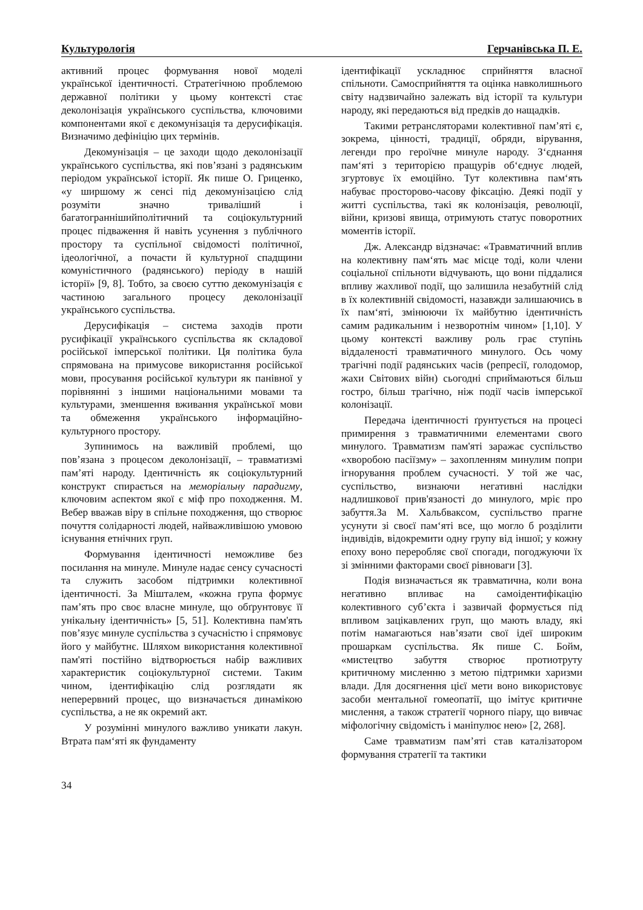Культурологія Герчанівська П. Е.
активний процес формування нової моделі української ідентичності. Стратегічною проблемою державної політики у цьому контексті стає деколонізація українського суспільства, ключовими компонентами якої є декомунізація та дерусифікація. Визначимо дефініцію цих термінів.
Декомунізація – це заходи щодо деколонізації українського суспільства, які пов’язані з радянським періодом української історії. Як пише О. Гриценко, «у ширшому ж сенсі під декомунізацією слід розуміти значно триваліший і багатограннішийполітичний та соціокультурний процес підваження й навіть усунення з публічного простору та суспільної свідомості політичної, ідеологічної, а почасти й культурної спадщини комуністичного (радянського) періоду в нашій історії» [9, 8]. Тобто, за своєю суттю декомунізація є частиною загального процесу деколонізації українського суспільства.
Дерусифікація – система заходів проти русифікації українського суспільства як складової російської імперської політики. Ця політика була спрямована на примусове використання російської мови, просування російської культури як панівної у порівнянні з іншими національними мовами та культурами, зменшення вживання української мови та обмеження українського інформаційно-культурного простору.
Зупинимось на важливій проблемі, що пов’язана з процесом деколонізації, – травматизмі пам’яті народу. Ідентичність як соціокультурний конструкт спирається на меморіальну парадигму, ключовим аспектом якої є міф про походження. М. Вебер вважав віру в спільне походження, що створює почуття солідарності людей, найважливішою умовою існування етнічних груп.
Формування ідентичності неможливе без посилання на минуле. Минуле надає сенсу сучасності та служить засобом підтримки колективної ідентичності. За Мішталем, «кожна група формує пам’ять про своє власне минуле, що обґрунтовує її унікальну ідентичність» [5, 51]. Колективна пам'ять пов’язує минуле суспільства з сучасністю і спрямовує його у майбутнє. Шляхом використання колективної пам'яті постійно відтворюється набір важливих характеристик соціокультурної системи. Таким чином, ідентифікацію слід розглядати як неперервний процес, що визначається динамікою суспільства, а не як окремий акт.
У розумінні минулого важливо уникати лакун. Втрата пам‘яті як фундаменту
ідентифікації ускладнює сприйняття власної спільноти. Самосприйняття та оцінка навколишнього світу надзвичайно залежать від історії та культури народу, які передаються від предків до нащадків.
Такими ретрансляторами колективної пам’яті є, зокрема, цінності, традиції, обряди, вірування, легенди про героїчне минуле народу. З‘єднання пам‘яті з територією пращурів об‘єднує людей, згуртовує їх емоційно. Тут колективна пам‘ять набуває просторово-часову фіксацію. Деякі події у житті суспільства, такі як колонізація, революції, війни, кризові явища, отримують статус поворотних моментів історії.
Дж. Александр відзначає: «Травматичний вплив на колективну пам‘ять має місце тоді, коли члени соціальної спільноти відчувають, що вони піддалися впливу жахливої події, що залишила незабутній слід в їх колективній свідомості, назавжди залишаючись в їх пам‘яті, змінюючи їх майбутню ідентичність самим радикальним і незворотнім чином» [1,10]. У цьому контексті важливу роль грає ступінь віддаленості травматичного минулого. Ось чому трагічні події радянських часів (репресії, голодомор, жахи Світових війн) сьогодні сприймаються більш гостро, більш трагічно, ніж події часів імперської колонізації.
Передача ідентичності ґрунтується на процесі примирення з травматичними елементами свого минулого. Травматизм пам'яті заражає суспільство «хворобою пасіїзму» – захопленням минулим попри ігнорування проблем сучасності. У той же час, суспільство, визнаючи негативні наслідки надлишкової прив'язаності до минулого, мріє про забуття.За М. Хальбваксом, суспільство прагне усунути зі своєї пам‘яті все, що могло б розділити індивідів, відокремити одну групу від іншої; у кожну епоху воно переробляє свої спогади, погоджуючи їх зі змінними факторами своєї рівноваги [3].
Подія визначається як травматична, коли вона негативно впливає на самоідентифікацію колективного суб’єкта і зазвичай формується під впливом зацікавлених груп, що мають владу, які потім намагаються нав’язати свої ідеї широким прошаркам суспільства. Як пише С. Бойм, «мистецтво забуття створює протиотруту критичному мисленню з метою підтримки харизми влади. Для досягнення цієї мети воно використовує засоби ментальної гомеопатії, що імітує критичне мислення, а також стратегії чорного піару, що вивчає міфологічну свідомість і маніпулює нею» [2, 268].
Саме травматизм пам’яті став каталізатором формування стратегії та тактики
34